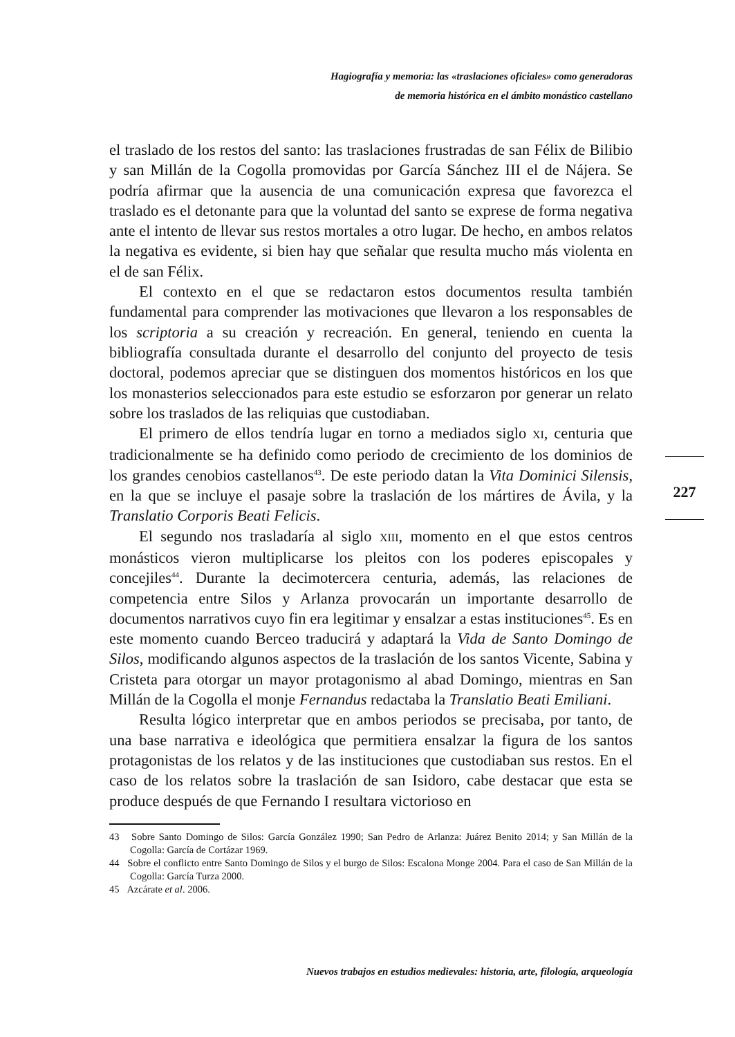Hagiografía y memoria: las «traslaciones oficiales» como generadoras
de memoria histórica en el ámbito monástico castellano
el traslado de los restos del santo: las traslaciones frustradas de san Félix de Bilibio y san Millán de la Cogolla promovidas por García Sánchez III el de Nájera. Se podría afirmar que la ausencia de una comunicación expresa que favorezca el traslado es el detonante para que la voluntad del santo se exprese de forma negativa ante el intento de llevar sus restos mortales a otro lugar. De hecho, en ambos relatos la negativa es evidente, si bien hay que señalar que resulta mucho más violenta en el de san Félix.
El contexto en el que se redactaron estos documentos resulta también fundamental para comprender las motivaciones que llevaron a los responsables de los scriptoria a su creación y recreación. En general, teniendo en cuenta la bibliografía consultada durante el desarrollo del conjunto del proyecto de tesis doctoral, podemos apreciar que se distinguen dos momentos históricos en los que los monasterios seleccionados para este estudio se esforzaron por generar un relato sobre los traslados de las reliquias que custodiaban.
El primero de ellos tendría lugar en torno a mediados siglo XI, centuria que tradicionalmente se ha definido como periodo de crecimiento de los dominios de los grandes cenobios castellanos<sup>43</sup>. De este periodo datan la Vita Dominici Silensis, en la que se incluye el pasaje sobre la traslación de los mártires de Ávila, y la Translatio Corporis Beati Felicis.
El segundo nos trasladaría al siglo XIII, momento en el que estos centros monásticos vieron multiplicarse los pleitos con los poderes episcopales y concejiles<sup>44</sup>. Durante la decimotercera centuria, además, las relaciones de competencia entre Silos y Arlanza provocarán un importante desarrollo de documentos narrativos cuyo fin era legitimar y ensalzar a estas instituciones<sup>45</sup>. Es en este momento cuando Berceo traducirá y adaptará la Vida de Santo Domingo de Silos, modificando algunos aspectos de la traslación de los santos Vicente, Sabina y Cristeta para otorgar un mayor protagonismo al abad Domingo, mientras en San Millán de la Cogolla el monje Fernandus redactaba la Translatio Beati Emiliani.
Resulta lógico interpretar que en ambos periodos se precisaba, por tanto, de una base narrativa e ideológica que permitiera ensalzar la figura de los santos protagonistas de los relatos y de las instituciones que custodiaban sus restos. En el caso de los relatos sobre la traslación de san Isidoro, cabe destacar que esta se produce después de que Fernando I resultara victorioso en
43 Sobre Santo Domingo de Silos: García González 1990; San Pedro de Arlanza: Juárez Benito 2014; y San Millán de la Cogolla: García de Cortázar 1969.
44 Sobre el conflicto entre Santo Domingo de Silos y el burgo de Silos: Escalona Monge 2004. Para el caso de San Millán de la Cogolla: García Turza 2000.
45 Azcárate et al. 2006.
227
Nuevos trabajos en estudios medievales: historia, arte, filología, arqueología